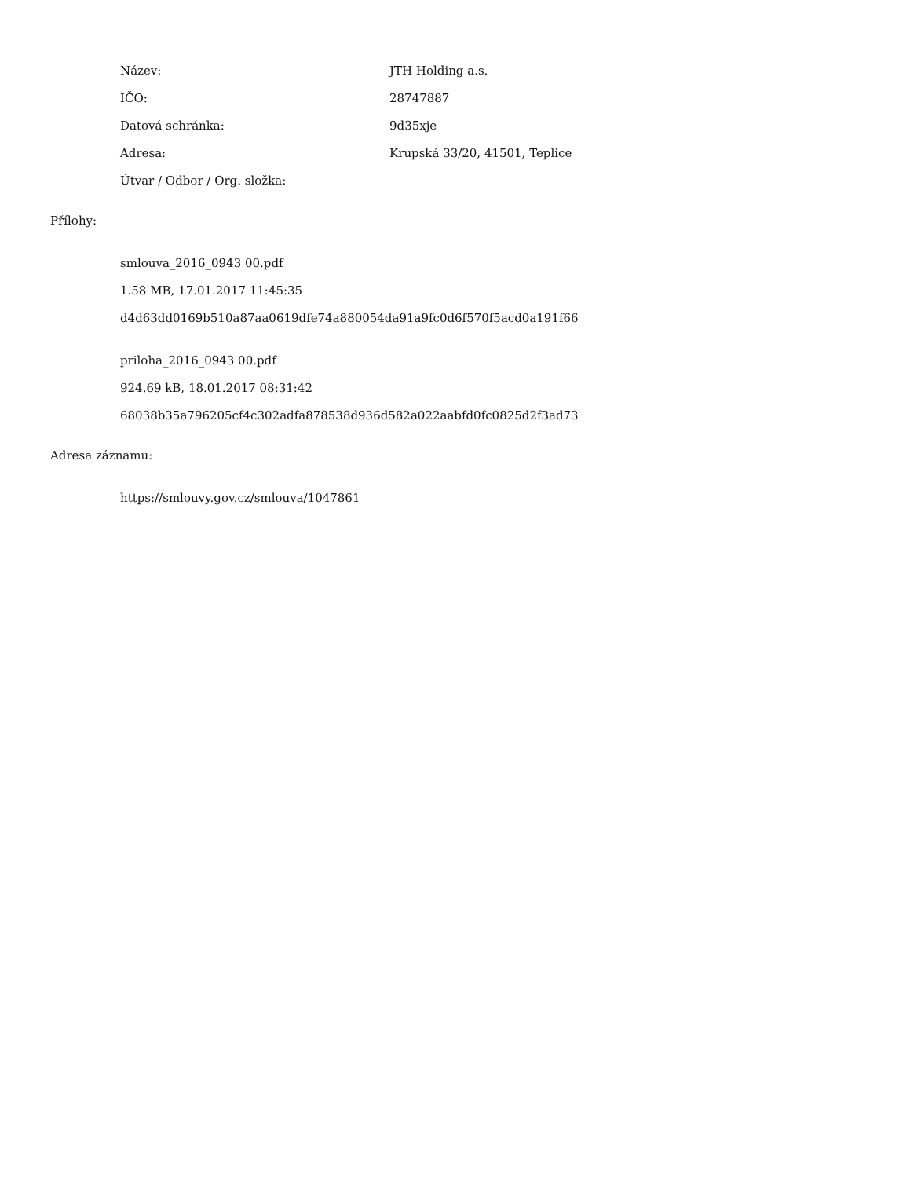Název: JTH Holding a.s.
IČO: 28747887
Datová schránka: 9d35xje
Adresa: Krupská 33/20, 41501, Teplice
Útvar / Odbor / Org. složka:
Přílohy:
smlouva_2016_0943 00.pdf
1.58 MB, 17.01.2017 11:45:35
d4d63dd0169b510a87aa0619dfe74a880054da91a9fc0d6f570f5acd0a191f66
priloha_2016_0943 00.pdf
924.69 kB, 18.01.2017 08:31:42
68038b35a796205cf4c302adfa878538d936d582a022aabfd0fc0825d2f3ad73
Adresa záznamu:
https://smlouvy.gov.cz/smlouva/1047861